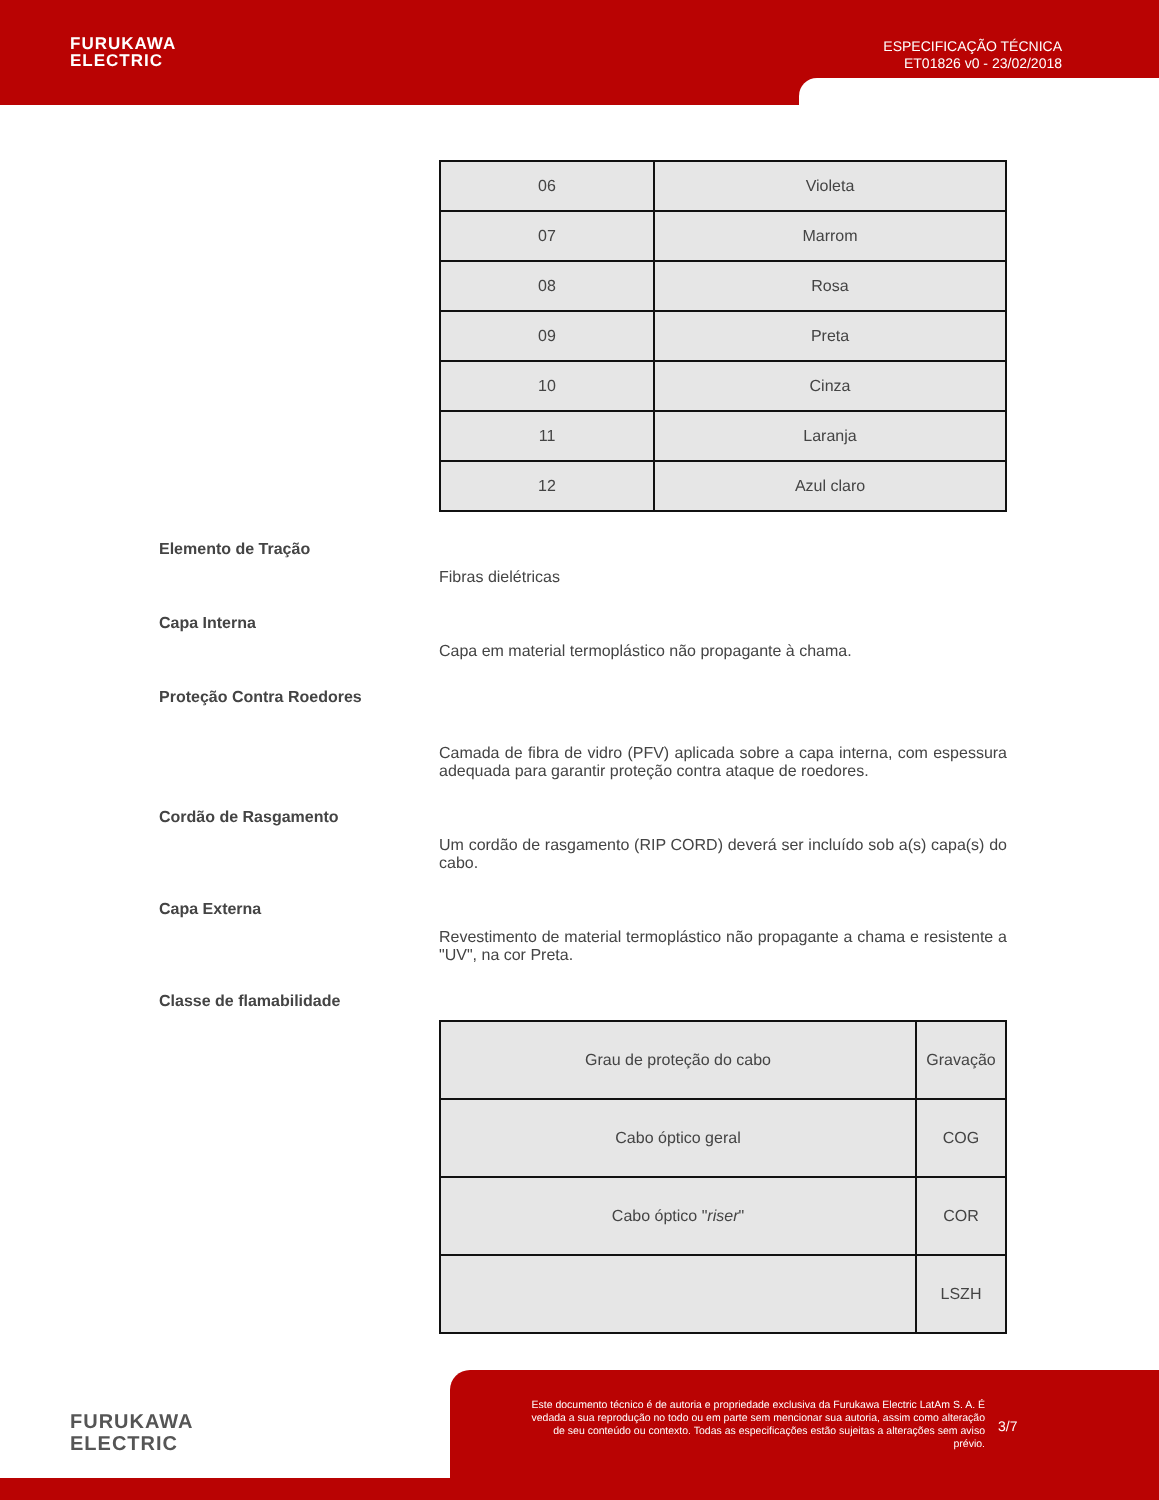FURUKAWA
ELECTRIC
ESPECIFICAÇÃO TÉCNICA
ET01826 v0 - 23/02/2018
| 06 | Violeta |
| 07 | Marrom |
| 08 | Rosa |
| 09 | Preta |
| 10 | Cinza |
| 11 | Laranja |
| 12 | Azul claro |
Elemento de Tração
Fibras dielétricas
Capa Interna
Capa em material termoplástico não propagante à chama.
Proteção Contra Roedores
Camada de fibra de vidro (PFV) aplicada sobre a capa interna, com espessura adequada para garantir proteção contra ataque de roedores.
Cordão de Rasgamento
Um cordão de rasgamento (RIP CORD) deverá ser incluído sob a(s) capa(s) do cabo.
Capa Externa
Revestimento de material termoplástico não propagante a chama e resistente a "UV", na cor Preta.
Classe de flamabilidade
| Grau de proteção do cabo | Gravação |
| Cabo óptico geral | COG |
| Cabo óptico " riser " | COR |
| | LSZH |
FURUKAWA
ELECTRIC
Este documento técnico é de autoria e propriedade exclusiva da Furukawa Electric LatAm S. A. É vedada a sua reprodução no todo ou em parte sem mencionar sua autoria, assim como alteração de seu conteúdo ou contexto. Todas as especificações estão sujeitas a alterações sem aviso prévio.
3/7